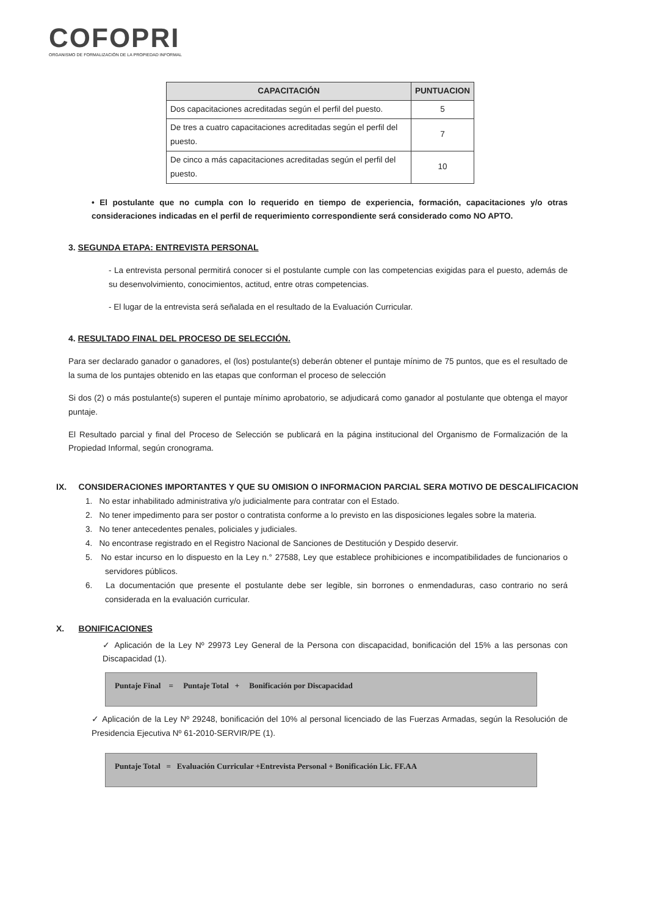COFOPRI
ORGANISMO DE FORMALIZACIÓN DE LA PROPIEDAD INFORMAL
| CAPACITACIÓN | PUNTUACION |
| --- | --- |
| Dos capacitaciones acreditadas según el perfil del puesto. | 5 |
| De tres a cuatro capacitaciones acreditadas según el perfil del puesto. | 7 |
| De cinco a más capacitaciones acreditadas según el perfil del puesto. | 10 |
• El postulante que no cumpla con lo requerido en tiempo de experiencia, formación, capacitaciones y/o otras consideraciones indicadas en el perfil de requerimiento correspondiente será considerado como NO APTO.
3. SEGUNDA ETAPA: ENTREVISTA PERSONAL
- La entrevista personal permitirá conocer si el postulante cumple con las competencias exigidas para el puesto, además de su desenvolvimiento, conocimientos, actitud, entre otras competencias.
- El lugar de la entrevista será señalada en el resultado de la Evaluación Curricular.
4. RESULTADO FINAL DEL PROCESO DE SELECCIÓN.
Para ser declarado ganador o ganadores, el (los) postulante(s) deberán obtener el puntaje mínimo de 75 puntos, que es el resultado de la suma de los puntajes obtenido en las etapas que conforman el proceso de selección
Si dos (2) o más postulante(s) superen el puntaje mínimo aprobatorio, se adjudicará como ganador al postulante que obtenga el mayor puntaje.
El Resultado parcial y final del Proceso de Selección se publicará en la página institucional del Organismo de Formalización de la Propiedad Informal, según cronograma.
IX. CONSIDERACIONES IMPORTANTES Y QUE SU OMISION O INFORMACION PARCIAL SERA MOTIVO DE DESCALIFICACION
1. No estar inhabilitado administrativa y/o judicialmente para contratar con el Estado.
2. No tener impedimento para ser postor o contratista conforme a lo previsto en las disposiciones legales sobre la materia.
3. No tener antecedentes penales, policiales y judiciales.
4. No encontrase registrado en el Registro Nacional de Sanciones de Destitución y Despido deservir.
5. No estar incurso en lo dispuesto en la Ley n.° 27588, Ley que establece prohibiciones e incompatibilidades de funcionarios o servidores públicos.
6. La documentación que presente el postulante debe ser legible, sin borrones o enmendaduras, caso contrario no será considerada en la evaluación curricular.
X. BONIFICACIONES
✓ Aplicación de la Ley Nº 29973 Ley General de la Persona con discapacidad, bonificación del 15% a las personas con Discapacidad (1).
Puntaje Final = Puntaje Total + Bonificación por Discapacidad
✓ Aplicación de la Ley Nº 29248, bonificación del 10% al personal licenciado de las Fuerzas Armadas, según la Resolución de Presidencia Ejecutiva Nº 61-2010-SERVIR/PE (1).
Puntaje Total = Evaluación Curricular +Entrevista Personal + Bonificación Lic. FF.AA